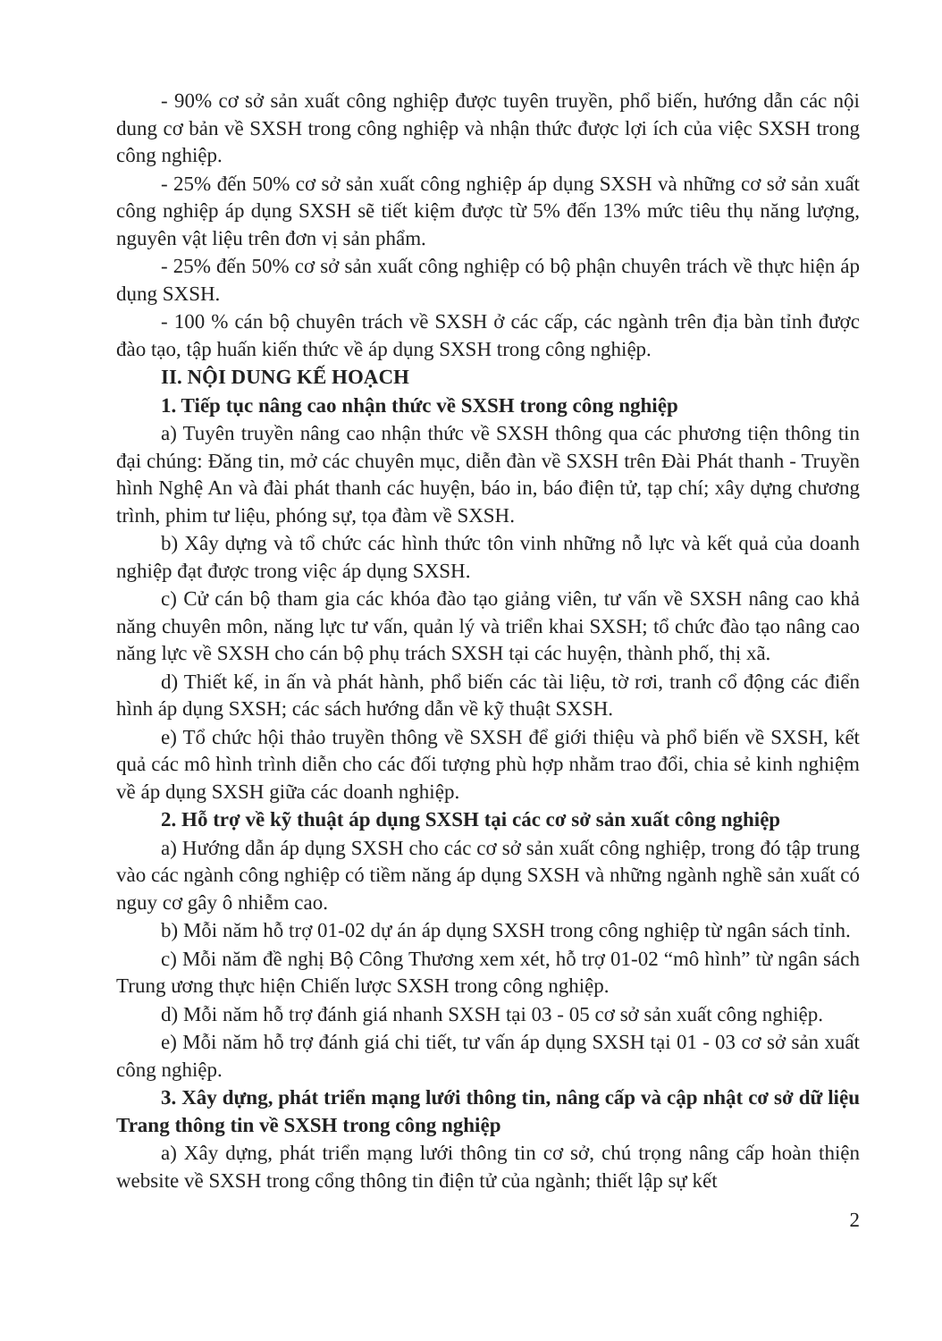- 90% cơ sở sản xuất công nghiệp được tuyên truyền, phổ biến, hướng dẫn các nội dung cơ bản về SXSH trong công nghiệp và nhận thức được lợi ích của việc SXSH trong công nghiệp.
- 25% đến 50% cơ sở sản xuất công nghiệp áp dụng SXSH và những cơ sở sản xuất công nghiệp áp dụng SXSH sẽ tiết kiệm được từ 5% đến 13% mức tiêu thụ năng lượng, nguyên vật liệu trên đơn vị sản phẩm.
- 25% đến 50% cơ sở sản xuất công nghiệp có bộ phận chuyên trách về thực hiện áp dụng SXSH.
- 100 % cán bộ chuyên trách về SXSH ở các cấp, các ngành trên địa bàn tỉnh được đào tạo, tập huấn kiến thức về áp dụng SXSH trong công nghiệp.
II. NỘI DUNG KẾ HOẠCH
1. Tiếp tục nâng cao nhận thức về SXSH trong công nghiệp
a) Tuyên truyền nâng cao nhận thức về SXSH thông qua các phương tiện thông tin đại chúng: Đăng tin, mở các chuyên mục, diễn đàn về SXSH trên Đài Phát thanh - Truyền hình Nghệ An và đài phát thanh các huyện, báo in, báo điện tử, tạp chí; xây dựng chương trình, phim tư liệu, phóng sự, tọa đàm về SXSH.
b) Xây dựng và tổ chức các hình thức tôn vinh những nỗ lực và kết quả của doanh nghiệp đạt được trong việc áp dụng SXSH.
c) Cử cán bộ tham gia các khóa đào tạo giảng viên, tư vấn về SXSH nâng cao khả năng chuyên môn, năng lực tư vấn, quản lý và triển khai SXSH; tổ chức đào tạo nâng cao năng lực về SXSH cho cán bộ phụ trách SXSH tại các huyện, thành phố, thị xã.
d) Thiết kế, in ấn và phát hành, phổ biến các tài liệu, tờ rơi, tranh cổ động các điển hình áp dụng SXSH; các sách hướng dẫn về kỹ thuật SXSH.
e) Tổ chức hội thảo truyền thông về SXSH để giới thiệu và phổ biến về SXSH, kết quả các mô hình trình diễn cho các đối tượng phù hợp nhằm trao đổi, chia sẻ kinh nghiệm về áp dụng SXSH giữa các doanh nghiệp.
2. Hỗ trợ về kỹ thuật áp dụng SXSH tại các cơ sở sản xuất công nghiệp
a) Hướng dẫn áp dụng SXSH cho các cơ sở sản xuất công nghiệp, trong đó tập trung vào các ngành công nghiệp có tiềm năng áp dụng SXSH và những ngành nghề sản xuất có nguy cơ gây ô nhiễm cao.
b) Mỗi năm hỗ trợ 01-02 dự án áp dụng SXSH trong công nghiệp từ ngân sách tỉnh.
c) Mỗi năm đề nghị Bộ Công Thương xem xét, hỗ trợ 01-02 “mô hình” từ ngân sách Trung ương thực hiện Chiến lược SXSH trong công nghiệp.
d) Mỗi năm hỗ trợ đánh giá nhanh SXSH tại 03 - 05 cơ sở sản xuất công nghiệp.
e) Mỗi năm hỗ trợ đánh giá chi tiết, tư vấn áp dụng SXSH tại 01 - 03 cơ sở sản xuất công nghiệp.
3. Xây dựng, phát triển mạng lưới thông tin, nâng cấp và cập nhật cơ sở dữ liệu Trang thông tin về SXSH trong công nghiệp
a) Xây dựng, phát triển mạng lưới thông tin cơ sở, chú trọng nâng cấp hoàn thiện website về SXSH trong cổng thông tin điện tử của ngành; thiết lập sự kết
2